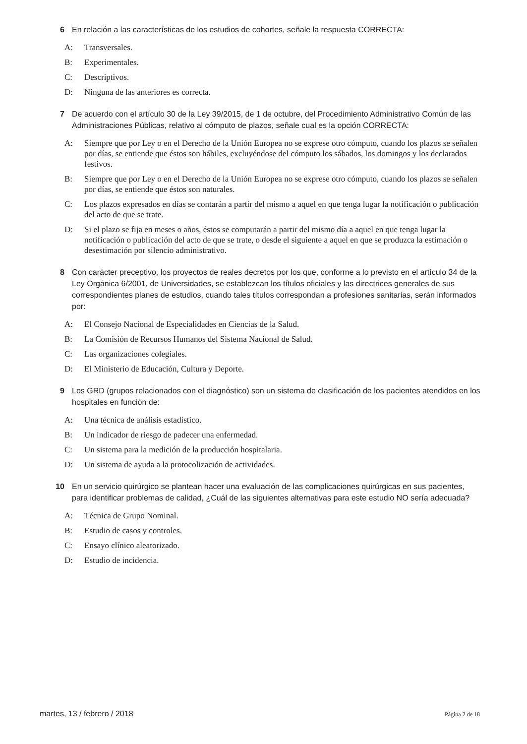6 En relación a las características de los estudios de cohortes, señale la respuesta CORRECTA:
A: Transversales.
B: Experimentales.
C: Descriptivos.
D: Ninguna de las anteriores es correcta.
7 De acuerdo con el artículo 30 de la Ley 39/2015, de 1 de octubre, del Procedimiento Administrativo Común de las Administraciones Públicas, relativo al cómputo de plazos, señale cual es la opción CORRECTA:
A: Siempre que por Ley o en el Derecho de la Unión Europea no se exprese otro cómputo, cuando los plazos se señalen por días, se entiende que éstos son hábiles, excluyéndose del cómputo los sábados, los domingos y los declarados festivos.
B: Siempre que por Ley o en el Derecho de la Unión Europea no se exprese otro cómputo, cuando los plazos se señalen por días, se entiende que éstos son naturales.
C: Los plazos expresados en días se contarán a partir del mismo a aquel en que tenga lugar la notificación o publicación del acto de que se trate.
D: Si el plazo se fija en meses o años, éstos se computarán a partir del mismo día a aquel en que tenga lugar la notificación o publicación del acto de que se trate, o desde el siguiente a aquel en que se produzca la estimación o desestimación por silencio administrativo.
8 Con carácter preceptivo, los proyectos de reales decretos por los que, conforme a lo previsto en el artículo 34 de la Ley Orgánica 6/2001, de Universidades, se establezcan los títulos oficiales y las directrices generales de sus correspondientes planes de estudios, cuando tales títulos correspondan a profesiones sanitarias, serán informados por:
A: El Consejo Nacional de Especialidades en Ciencias de la Salud.
B: La Comisión de Recursos Humanos del Sistema Nacional de Salud.
C: Las organizaciones colegiales.
D: El Ministerio de Educación, Cultura y Deporte.
9 Los GRD (grupos relacionados con el diagnóstico) son un sistema de clasificación de los pacientes atendidos en los hospitales en función de:
A: Una técnica de análisis estadístico.
B: Un indicador de riesgo de padecer una enfermedad.
C: Un sistema para la medición de la producción hospitalaria.
D: Un sistema de ayuda a la protocolización de actividades.
10 En un servicio quirúrgico se plantean hacer una evaluación de las complicaciones quirúrgicas en sus pacientes, para identificar problemas de calidad, ¿Cuál de las siguientes alternativas para este estudio NO sería adecuada?
A: Técnica de Grupo Nominal.
B: Estudio de casos y controles.
C: Ensayo clínico aleatorizado.
D: Estudio de incidencia.
martes, 13 / febrero / 2018 Página 2 de 18